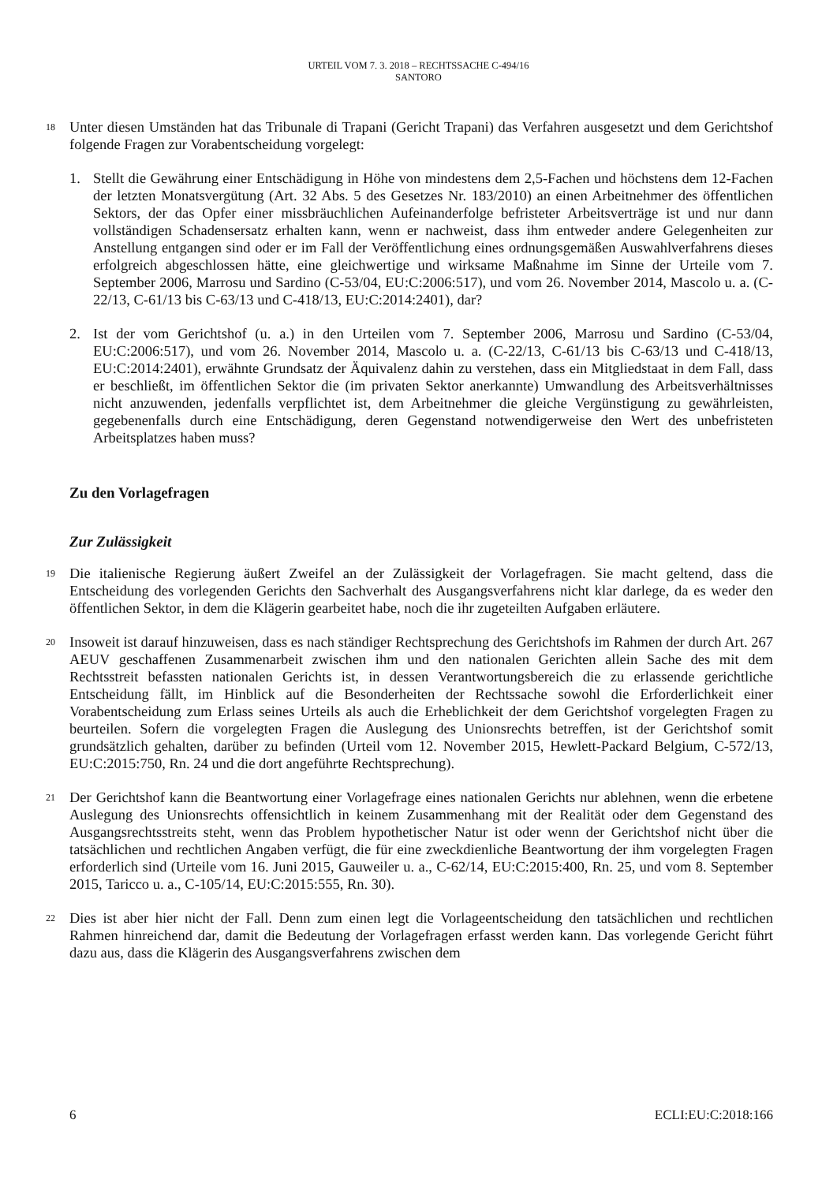URTEIL VOM 7. 3. 2018 – RECHTSSACHE C-494/16
SANTORO
18
Unter diesen Umständen hat das Tribunale di Trapani (Gericht Trapani) das Verfahren ausgesetzt und dem Gerichtshof folgende Fragen zur Vorabentscheidung vorgelegt:
1. Stellt die Gewährung einer Entschädigung in Höhe von mindestens dem 2,5-Fachen und höchstens dem 12-Fachen der letzten Monatsvergütung (Art. 32 Abs. 5 des Gesetzes Nr. 183/2010) an einen Arbeitnehmer des öffentlichen Sektors, der das Opfer einer missbräuchlichen Aufeinanderfolge befristeter Arbeitsverträge ist und nur dann vollständigen Schadensersatz erhalten kann, wenn er nachweist, dass ihm entweder andere Gelegenheiten zur Anstellung entgangen sind oder er im Fall der Veröffentlichung eines ordnungsgemäßen Auswahlverfahrens dieses erfolgreich abgeschlossen hätte, eine gleichwertige und wirksame Maßnahme im Sinne der Urteile vom 7. September 2006, Marrosu und Sardino (C-53/04, EU:C:2006:517), und vom 26. November 2014, Mascolo u. a. (C-22/13, C-61/13 bis C-63/13 und C-418/13, EU:C:2014:2401), dar?
2. Ist der vom Gerichtshof (u. a.) in den Urteilen vom 7. September 2006, Marrosu und Sardino (C-53/04, EU:C:2006:517), und vom 26. November 2014, Mascolo u. a. (C-22/13, C-61/13 bis C-63/13 und C-418/13, EU:C:2014:2401), erwähnte Grundsatz der Äquivalenz dahin zu verstehen, dass ein Mitgliedstaat in dem Fall, dass er beschließt, im öffentlichen Sektor die (im privaten Sektor anerkannte) Umwandlung des Arbeitsverhältnisses nicht anzuwenden, jedenfalls verpflichtet ist, dem Arbeitnehmer die gleiche Vergünstigung zu gewährleisten, gegebenenfalls durch eine Entschädigung, deren Gegenstand notwendigerweise den Wert des unbefristeten Arbeitsplatzes haben muss?
Zu den Vorlagefragen
Zur Zulässigkeit
19
Die italienische Regierung äußert Zweifel an der Zulässigkeit der Vorlagefragen. Sie macht geltend, dass die Entscheidung des vorlegenden Gerichts den Sachverhalt des Ausgangsverfahrens nicht klar darlege, da es weder den öffentlichen Sektor, in dem die Klägerin gearbeitet habe, noch die ihr zugeteilten Aufgaben erläutere.
20
Insoweit ist darauf hinzuweisen, dass es nach ständiger Rechtsprechung des Gerichtshofs im Rahmen der durch Art. 267 AEUV geschaffenen Zusammenarbeit zwischen ihm und den nationalen Gerichten allein Sache des mit dem Rechtsstreit befassten nationalen Gerichts ist, in dessen Verantwortungsbereich die zu erlassende gerichtliche Entscheidung fällt, im Hinblick auf die Besonderheiten der Rechtssache sowohl die Erforderlichkeit einer Vorabentscheidung zum Erlass seines Urteils als auch die Erheblichkeit der dem Gerichtshof vorgelegten Fragen zu beurteilen. Sofern die vorgelegten Fragen die Auslegung des Unionsrechts betreffen, ist der Gerichtshof somit grundsätzlich gehalten, darüber zu befinden (Urteil vom 12. November 2015, Hewlett-Packard Belgium, C-572/13, EU:C:2015:750, Rn. 24 und die dort angeführte Rechtsprechung).
21
Der Gerichtshof kann die Beantwortung einer Vorlagefrage eines nationalen Gerichts nur ablehnen, wenn die erbetene Auslegung des Unionsrechts offensichtlich in keinem Zusammenhang mit der Realität oder dem Gegenstand des Ausgangsrechtsstreits steht, wenn das Problem hypothetischer Natur ist oder wenn der Gerichtshof nicht über die tatsächlichen und rechtlichen Angaben verfügt, die für eine zweckdienliche Beantwortung der ihm vorgelegten Fragen erforderlich sind (Urteile vom 16. Juni 2015, Gauweiler u. a., C-62/14, EU:C:2015:400, Rn. 25, und vom 8. September 2015, Taricco u. a., C-105/14, EU:C:2015:555, Rn. 30).
22
Dies ist aber hier nicht der Fall. Denn zum einen legt die Vorlageentscheidung den tatsächlichen und rechtlichen Rahmen hinreichend dar, damit die Bedeutung der Vorlagefragen erfasst werden kann. Das vorlegende Gericht führt dazu aus, dass die Klägerin des Ausgangsverfahrens zwischen dem
6 ECLI:EU:C:2018:166